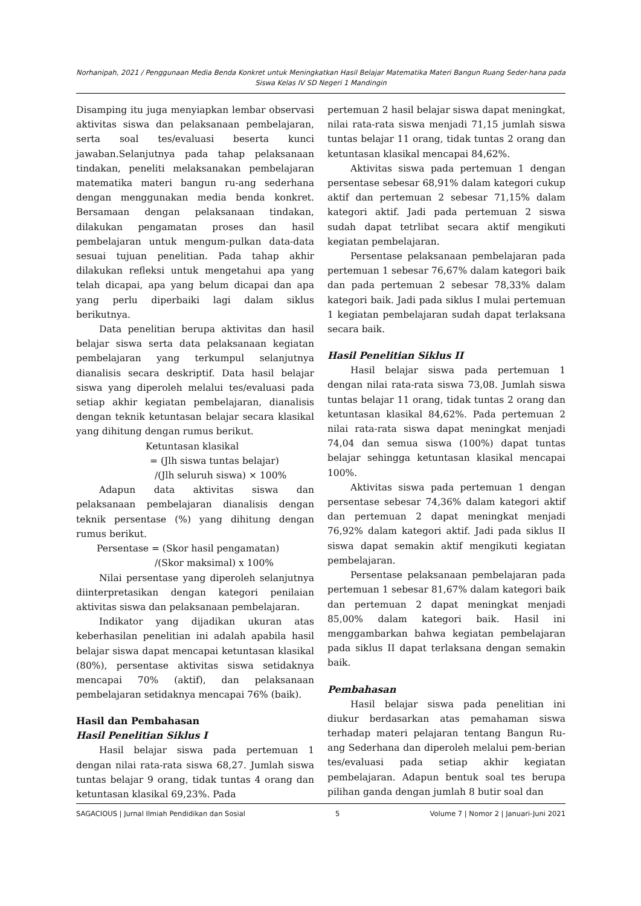Norhanipah, 2021 / Penggunaan Media Benda Konkret untuk Meningkatkan Hasil Belajar Matematika Materi Bangun Ruang Seder-hana pada Siswa Kelas IV SD Negeri 1 Mandingin
Disamping itu juga menyiapkan lembar observasi aktivitas siswa dan pelaksanaan pembelajaran, serta soal tes/evaluasi beserta kunci jawaban.Selanjutnya pada tahap pelaksanaan tindakan, peneliti melaksanakan pembelajaran matematika materi bangun ru-ang sederhana dengan menggunakan media benda konkret. Bersamaan dengan pelaksanaan tindakan, dilakukan pengamatan proses dan hasil pembelajaran untuk mengum-pulkan data-data sesuai tujuan penelitian. Pada tahap akhir dilakukan refleksi untuk mengetahui apa yang telah dicapai, apa yang belum dicapai dan apa yang perlu diperbaiki lagi dalam siklus berikutnya.
Data penelitian berupa aktivitas dan hasil belajar siswa serta data pelaksanaan kegiatan pembelajaran yang terkumpul selanjutnya dianalisis secara deskriptif. Data hasil belajar siswa yang diperoleh melalui tes/evaluasi pada setiap akhir kegiatan pembelajaran, dianalisis dengan teknik ketuntasan belajar secara klasikal yang dihitung dengan rumus berikut.
Ketuntasan klasikal
= (Jlh siswa tuntas belajar)
/(Jlh seluruh siswa) × 100%
Adapun data aktivitas siswa dan pelaksanaan pembelajaran dianalisis dengan teknik persentase (%) yang dihitung dengan rumus berikut.
Persentase = (Skor hasil pengamatan)
/(Skor maksimal) x 100%
Nilai persentase yang diperoleh selanjutnya diinterpretasikan dengan kategori penilaian aktivitas siswa dan pelaksanaan pembelajaran.
Indikator yang dijadikan ukuran atas keberhasilan penelitian ini adalah apabila hasil belajar siswa dapat mencapai ketuntasan klasikal (80%), persentase aktivitas siswa setidaknya mencapai 70% (aktif), dan pelaksanaan pembelajaran setidaknya mencapai 76% (baik).
Hasil dan Pembahasan
Hasil Penelitian Siklus I
Hasil belajar siswa pada pertemuan 1 dengan nilai rata-rata siswa 68,27. Jumlah siswa tuntas belajar 9 orang, tidak tuntas 4 orang dan ketuntasan klasikal 69,23%. Pada
pertemuan 2 hasil belajar siswa dapat meningkat, nilai rata-rata siswa menjadi 71,15 jumlah siswa tuntas belajar 11 orang, tidak tuntas 2 orang dan ketuntasan klasikal mencapai 84,62%.
Aktivitas siswa pada pertemuan 1 dengan persentase sebesar 68,91% dalam kategori cukup aktif dan pertemuan 2 sebesar 71,15% dalam kategori aktif. Jadi pada pertemuan 2 siswa sudah dapat tetrlibat secara aktif mengikuti kegiatan pembelajaran.
Persentase pelaksanaan pembelajaran pada pertemuan 1 sebesar 76,67% dalam kategori baik dan pada pertemuan 2 sebesar 78,33% dalam kategori baik. Jadi pada siklus I mulai pertemuan 1 kegiatan pembelajaran sudah dapat terlaksana secara baik.
Hasil Penelitian Siklus II
Hasil belajar siswa pada pertemuan 1 dengan nilai rata-rata siswa 73,08. Jumlah siswa tuntas belajar 11 orang, tidak tuntas 2 orang dan ketuntasan klasikal 84,62%. Pada pertemuan 2 nilai rata-rata siswa dapat meningkat menjadi 74,04 dan semua siswa (100%) dapat tuntas belajar sehingga ketuntasan klasikal mencapai 100%.
Aktivitas siswa pada pertemuan 1 dengan persentase sebesar 74,36% dalam kategori aktif dan pertemuan 2 dapat meningkat menjadi 76,92% dalam kategori aktif. Jadi pada siklus II siswa dapat semakin aktif mengikuti kegiatan pembelajaran.
Persentase pelaksanaan pembelajaran pada pertemuan 1 sebesar 81,67% dalam kategori baik dan pertemuan 2 dapat meningkat menjadi 85,00% dalam kategori baik. Hasil ini menggambarkan bahwa kegiatan pembelajaran pada siklus II dapat terlaksana dengan semakin baik.
Pembahasan
Hasil belajar siswa pada penelitian ini diukur berdasarkan atas pemahaman siswa terhadap materi pelajaran tentang Bangun Ru-ang Sederhana dan diperoleh melalui pem-berian tes/evaluasi pada setiap akhir kegiatan pembelajaran. Adapun bentuk soal tes berupa pilihan ganda dengan jumlah 8 butir soal dan
SAGACIOUS | Jurnal Ilmiah Pendidikan dan Sosial 5 Volume 7 | Nomor 2 | Januari-Juni 2021